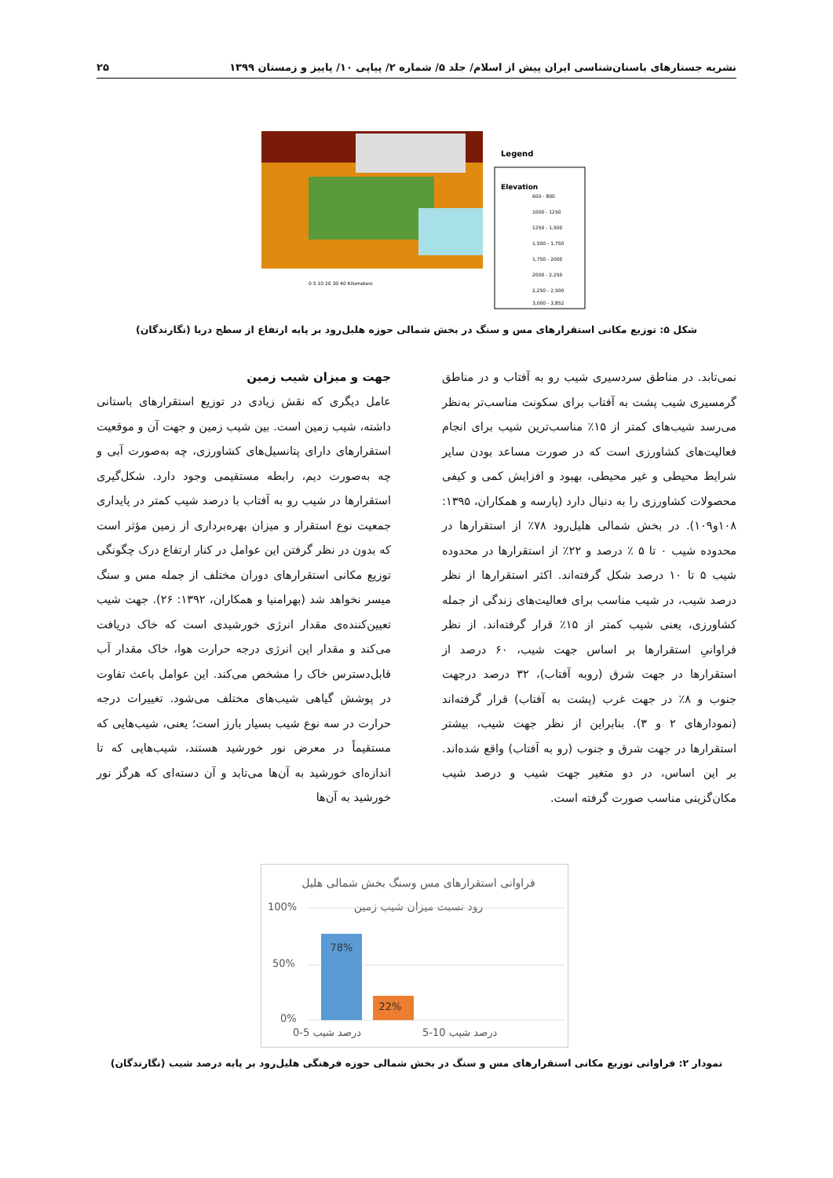نشریه جستارهای باستان‌شناسی ایران پیش از اسلام/ جلد ۵/ شماره ۲/ پیاپی ۱۰/ پاییز و زمستان ۱۳۹۹ ۲۵
Legend
Elevation
600 - 800
1000 - 1250
1250 - 1,500
1,500 - 1,750
1,750 - 2000
2000 - 2,250
2,250 - 2,500
3,000 - 3,852
0 5 10 20 30 40 Kilometers
شکل ۵: توزیع مکانی استقرارهای مس و سنگ در بخش شمالی حوزه هلیل‌رود بر پایه ارتفاع از سطح دریا (نگارندگان)
جهت و میزان شیب زمین
عامل دیگری که نقش زیادی در توزیع استقرارهای باستانی داشته، شیب زمین است. بین شیب زمین و جهت آن و موقعیت استقرارهای دارای پتانسیل‌های کشاورزی، چه به‌صورت آبی و چه به‌صورت دیم، رابطه مستقیمی وجود دارد. شکل‌گیری استقرارها در شیب رو به آفتاب با درصد شیب کمتر در پایداری جمعیت نوع استقرار و میزان بهره‌برداری از زمین مؤثر است که بدون در نظر گرفتن این عوامل در کنار ارتفاع درک چگونگی توزیع مکانی استقرارهای دوران مختلف از جمله مس و سنگ میسر نخواهد شد (بهرامنیا و همکاران، ۱۳۹۲: ۲۶). جهت شیب تعیین‌کننده‌ی مقدار انرژی خورشیدی است که خاک دریافت می‌کند و مقدار این انرژی درجه حرارت هوا، خاک مقدار آب قابل‌دسترس خاک را مشخص می‌کند. این عوامل باعث تفاوت در پوشش گیاهی شیب‌های مختلف می‌شود. تغییرات درجه حرارت در سه نوع شیب بسیار بارز است؛ یعنی، شیب‌هایی که مستقیماً در معرض نور خورشید هستند، شیب‌هایی که تا اندازه‌ای خورشید به آن‌ها می‌تابد و آن دسته‌ای که هرگز نور خورشید به آن‌ها
نمی‌تابد. در مناطق سردسیری شیب رو به آفتاب و در مناطق گرمسیری شیب پشت به آفتاب برای سکونت مناسب‌تر به‌نظر می‌رسد شیب‌های کمتر از ۱۵٪ مناسب‌ترین شیب برای انجام فعالیت‌های کشاورزی است که در صورت مساعد بودن سایر شرایط محیطی و غیر محیطی، بهبود و افزایش کمی و کیفی محصولات کشاورزی را به دنبال دارد (پارسه و همکاران، ۱۳۹۵: ۱۰۸و۱۰۹). در بخش شمالی هلیل‌رود ۷۸٪ از استقرارها در محدوده شیب ۰ تا ۵ ٪ درصد و ۲۲٪ از استقرارها در محدوده شیب ۵ تا ۱۰ درصد شکل گرفته‌اند. اکثر استقرارها از نظر درصد شیب، در شیب مناسب برای فعالیت‌های زندگی از جمله کشاورزی، یعنی شیب کمتر از ۱۵٪ قرار گرفته‌اند. از نظر فراوانیِ استقرارها بر اساس جهت شیب، ۶۰ درصد از استقرارها در جهت شرق (روبه آفتاب)، ۳۲ درصد درجهت جنوب و ۸٪ در جهت غرب (پشت به آفتاب) قرار گرفته‌اند (نمودارهای ۲ و ۳). بنابراین از نظر جهت شیب، بیشتر استقرارها در جهت شرق و جنوب (رو به آفتاب) واقع شده‌اند. بر این اساس، در دو متغیر جهت شیب و درصد شیب مکان‌گزینی مناسب صورت گرفته است.
فراوانی استقرارهای مس وسنگ بخش شمالی هلیل
رود نسبت میزان شیب زمین
100%
50%
0%
78%
22%
0-5 درصد شیب
5-10 درصد شیب
نمودار ۲: فراوانی توزیع مکانی استقرارهای مس و سنگ در بخش شمالی حوزه فرهنگی هلیل‌رود بر پایه درصد شیب (نگارندگان)